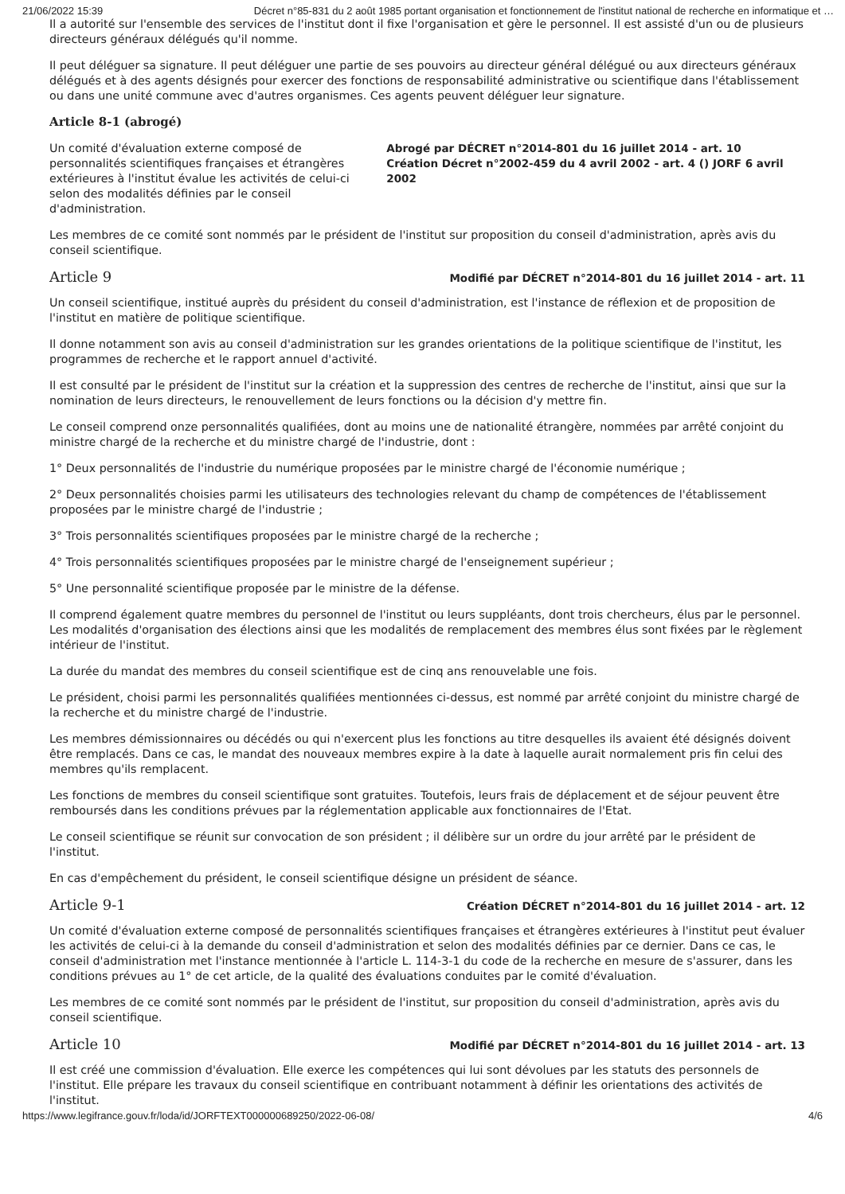21/06/2022 15:39 Décret n°85-831 du 2 août 1985 portant organisation et fonctionnement de l'institut national de recherche en informatique et …
Il a autorité sur l'ensemble des services de l'institut dont il fixe l'organisation et gère le personnel. Il est assisté d'un ou de plusieurs directeurs généraux délégués qu'il nomme.
Il peut déléguer sa signature. Il peut déléguer une partie de ses pouvoirs au directeur général délégué ou aux directeurs généraux délégués et à des agents désignés pour exercer des fonctions de responsabilité administrative ou scientifique dans l'établissement ou dans une unité commune avec d'autres organismes. Ces agents peuvent déléguer leur signature.
Article 8-1 (abrogé)
Un comité d'évaluation externe composé de personnalités scientifiques françaises et étrangères extérieures à l'institut évalue les activités de celui-ci selon des modalités définies par le conseil d'administration.
Abrogé par DÉCRET n°2014-801 du 16 juillet 2014 - art. 10
Création Décret n°2002-459 du 4 avril 2002 - art. 4 () JORF 6 avril 2002
Les membres de ce comité sont nommés par le président de l'institut sur proposition du conseil d'administration, après avis du conseil scientifique.
Article 9
Modifié par DÉCRET n°2014-801 du 16 juillet 2014 - art. 11
Un conseil scientifique, institué auprès du président du conseil d'administration, est l'instance de réflexion et de proposition de l'institut en matière de politique scientifique.
Il donne notamment son avis au conseil d'administration sur les grandes orientations de la politique scientifique de l'institut, les programmes de recherche et le rapport annuel d'activité.
Il est consulté par le président de l'institut sur la création et la suppression des centres de recherche de l'institut, ainsi que sur la nomination de leurs directeurs, le renouvellement de leurs fonctions ou la décision d'y mettre fin.
Le conseil comprend onze personnalités qualifiées, dont au moins une de nationalité étrangère, nommées par arrêté conjoint du ministre chargé de la recherche et du ministre chargé de l'industrie, dont :
1° Deux personnalités de l'industrie du numérique proposées par le ministre chargé de l'économie numérique ;
2° Deux personnalités choisies parmi les utilisateurs des technologies relevant du champ de compétences de l'établissement proposées par le ministre chargé de l'industrie ;
3° Trois personnalités scientifiques proposées par le ministre chargé de la recherche ;
4° Trois personnalités scientifiques proposées par le ministre chargé de l'enseignement supérieur ;
5° Une personnalité scientifique proposée par le ministre de la défense.
Il comprend également quatre membres du personnel de l'institut ou leurs suppléants, dont trois chercheurs, élus par le personnel. Les modalités d'organisation des élections ainsi que les modalités de remplacement des membres élus sont fixées par le règlement intérieur de l'institut.
La durée du mandat des membres du conseil scientifique est de cinq ans renouvelable une fois.
Le président, choisi parmi les personnalités qualifiées mentionnées ci-dessus, est nommé par arrêté conjoint du ministre chargé de la recherche et du ministre chargé de l'industrie.
Les membres démissionnaires ou décédés ou qui n'exercent plus les fonctions au titre desquelles ils avaient été désignés doivent être remplacés. Dans ce cas, le mandat des nouveaux membres expire à la date à laquelle aurait normalement pris fin celui des membres qu'ils remplacent.
Les fonctions de membres du conseil scientifique sont gratuites. Toutefois, leurs frais de déplacement et de séjour peuvent être remboursés dans les conditions prévues par la réglementation applicable aux fonctionnaires de l'Etat.
Le conseil scientifique se réunit sur convocation de son président ; il délibère sur un ordre du jour arrêté par le président de l'institut.
En cas d'empêchement du président, le conseil scientifique désigne un président de séance.
Article 9-1
Création DÉCRET n°2014-801 du 16 juillet 2014 - art. 12
Un comité d'évaluation externe composé de personnalités scientifiques françaises et étrangères extérieures à l'institut peut évaluer les activités de celui-ci à la demande du conseil d'administration et selon des modalités définies par ce dernier. Dans ce cas, le conseil d'administration met l'instance mentionnée à l'article L. 114-3-1 du code de la recherche en mesure de s'assurer, dans les conditions prévues au 1° de cet article, de la qualité des évaluations conduites par le comité d'évaluation.
Les membres de ce comité sont nommés par le président de l'institut, sur proposition du conseil d'administration, après avis du conseil scientifique.
Article 10
Modifié par DÉCRET n°2014-801 du 16 juillet 2014 - art. 13
Il est créé une commission d'évaluation. Elle exerce les compétences qui lui sont dévolues par les statuts des personnels de l'institut. Elle prépare les travaux du conseil scientifique en contribuant notamment à définir les orientations des activités de l'institut.
https://www.legifrance.gouv.fr/loda/id/JORFTEXT000000689250/2022-06-08/ 4/6